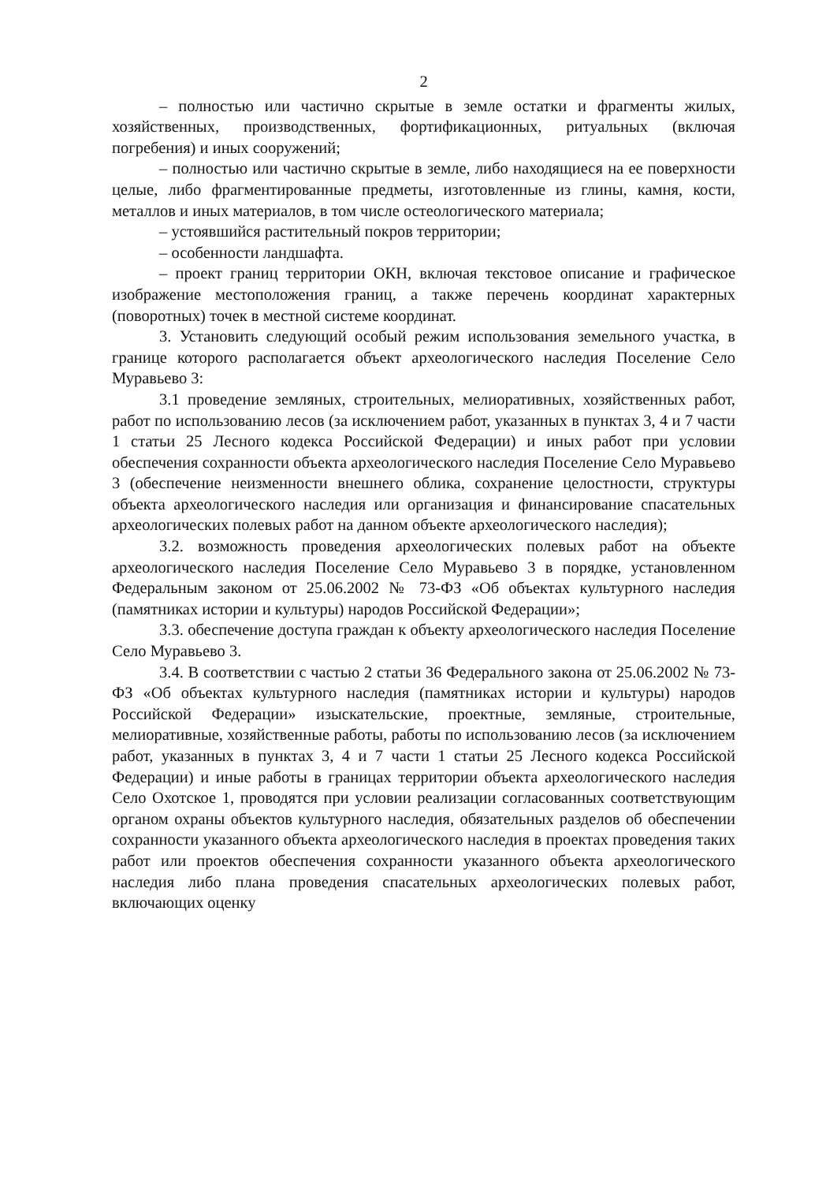2
– полностью или частично скрытые в земле остатки и фрагменты жилых, хозяйственных, производственных, фортификационных, ритуальных (включая погребения) и иных сооружений;
– полностью или частично скрытые в земле, либо находящиеся на ее поверхности целые, либо фрагментированные предметы, изготовленные из глины, камня, кости, металлов и иных материалов, в том числе остеологического материала;
– устоявшийся растительный покров территории;
– особенности ландшафта.
– проект границ территории ОКН, включая текстовое описание и графическое изображение местоположения границ, а также перечень координат характерных (поворотных) точек в местной системе координат.
3. Установить следующий особый режим использования земельного участка, в границе которого располагается объект археологического наследия Поселение Село Муравьево 3:
3.1 проведение земляных, строительных, мелиоративных, хозяйственных работ, работ по использованию лесов (за исключением работ, указанных в пунктах 3, 4 и 7 части 1 статьи 25 Лесного кодекса Российской Федерации) и иных работ при условии обеспечения сохранности объекта археологического наследия Поселение Село Муравьево 3 (обеспечение неизменности внешнего облика, сохранение целостности, структуры объекта археологического наследия или организация и финансирование спасательных археологических полевых работ на данном объекте археологического наследия);
3.2. возможность проведения археологических полевых работ на объекте археологического наследия Поселение Село Муравьево 3 в порядке, установленном Федеральным законом от 25.06.2002 № 73-ФЗ «Об объектах культурного наследия (памятниках истории и культуры) народов Российской Федерации»;
3.3. обеспечение доступа граждан к объекту археологического наследия Поселение Село Муравьево 3.
3.4. В соответствии с частью 2 статьи 36 Федерального закона от 25.06.2002 № 73-ФЗ «Об объектах культурного наследия (памятниках истории и культуры) народов Российской Федерации» изыскательские, проектные, земляные, строительные, мелиоративные, хозяйственные работы, работы по использованию лесов (за исключением работ, указанных в пунктах 3, 4 и 7 части 1 статьи 25 Лесного кодекса Российской Федерации) и иные работы в границах территории объекта археологического наследия Село Охотское 1, проводятся при условии реализации согласованных соответствующим органом охраны объектов культурного наследия, обязательных разделов об обеспечении сохранности указанного объекта археологического наследия в проектах проведения таких работ или проектов обеспечения сохранности указанного объекта археологического наследия либо плана проведения спасательных археологических полевых работ, включающих оценку